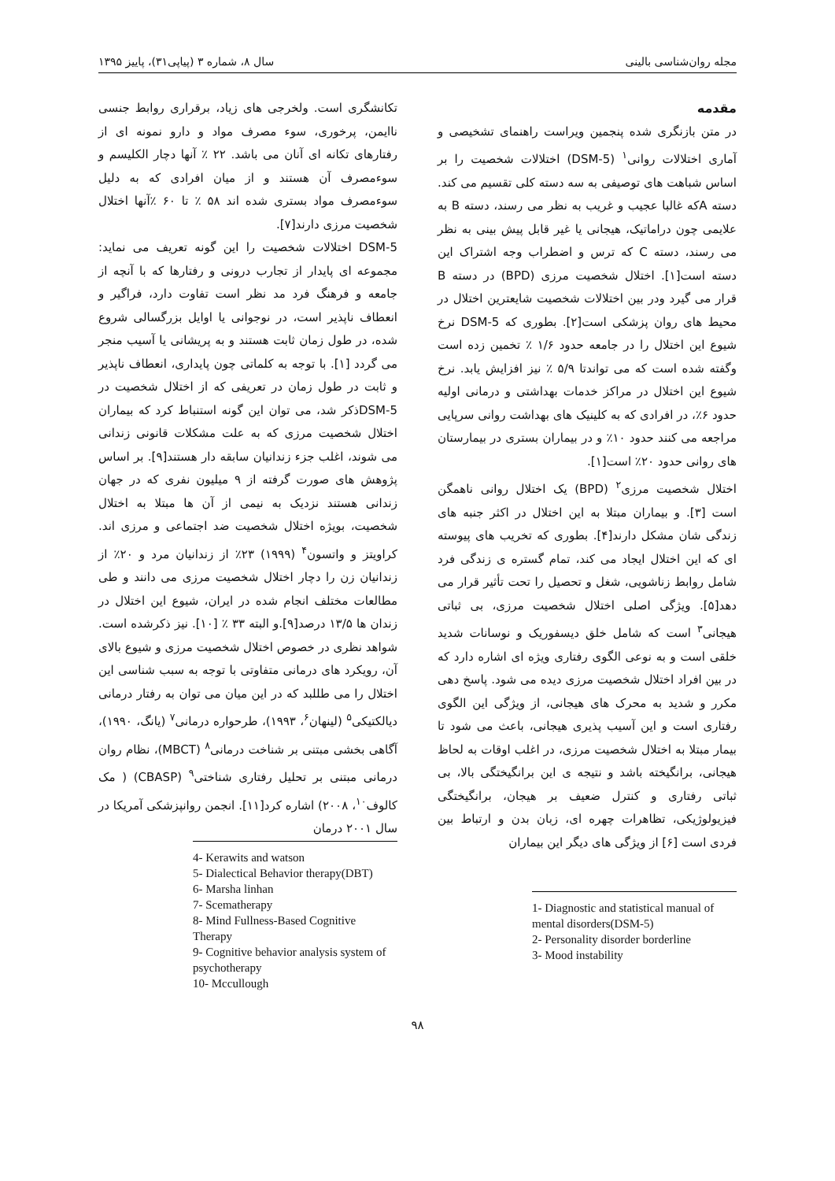مجله روان‌شناسی بالینی سال ۸، شماره ۳ (پیاپی۳۱)، پاییز ۱۳۹۵
مقدمه
در متن بازنگری شده پنجمین ویراست راهنمای تشخیصی و آماری اختلالات روانی<sup>۱</sup> (DSM-5) اختلالات شخصیت را بر اساس شباهت های توصیفی به سه دسته کلی تقسیم می کند. دسته Aکه غالبا عجیب و غریب به نظر می رسند، دسته B به علایمی چون دراماتیک، هیجانی یا غیر قابل پیش بینی به نظر می رسند، دسته C که ترس و اضطراب وجه اشتراک این دسته است[۱]. اختلال شخصیت مرزی (BPD) در دسته B قرار می گیرد ودر بین اختلالات شخصیت شایعترین اختلال در محیط های روان پزشکی است[۲]. بطوری که DSM-5 نرخ شیوع این اختلال را در جامعه حدود ۱/۶ ٪ تخمین زده است وگفته شده است که می تواندتا ۵/۹ ٪ نیز افزایش یابد. نرخ شیوع این اختلال در مراکز خدمات بهداشتی و درمانی اولیه حدود ۶٪، در افرادی که به کلینیک های بهداشت روانی سرپایی مراجعه می کنند حدود ۱۰٪ و در بیماران بستری در بیمارستان های روانی حدود ۲۰٪ است[۱].
اختلال شخصیت مرزی<sup>۲</sup> (BPD) یک اختلال روانی ناهمگن است [۳]. و بیماران مبتلا به این اختلال در اکثر جنبه های زندگی شان مشکل دارند[۴]. بطوری که تخریب های پیوسته ای که این اختلال ایجاد می کند، تمام گستره ی زندگی فرد شامل روابط زناشویی، شغل و تحصیل را تحت تأثیر قرار می دهد[۵]. ویژگی اصلی اختلال شخصیت مرزی، بی ثباتی هیجانی<sup>۳</sup> است که شامل خلق دیسفوریک و نوسانات شدید خلقی است و به نوعی الگوی رفتاری ویژه ای اشاره دارد که در بین افراد اختلال شخصیت مرزی دیده می شود. پاسخ دهی مکرر و شدید به محرک های هیجانی، از ویژگی این الگوی رفتاری است و این آسیب پذیری هیجانی، باعث می شود تا بیمار مبتلا به اختلال شخصیت مرزی، در اغلب اوقات به لحاظ هیجانی، برانگیخته باشد و نتیجه ی این برانگیختگی بالا، بی ثباتی رفتاری و کنترل ضعیف بر هیجان، برانگیختگی فیزیولوژیکی، تظاهرات چهره ای، زبان بدن و ارتباط بین فردی است [۶] از ویژگی های دیگر این بیماران
1- Diagnostic and statistical manual of mental disorders(DSM-5)
2- Personality disorder borderline
3- Mood instability
تکانشگری است. ولخرجی های زیاد، برقراری روابط جنسی ناایمن، پرخوری، سوء مصرف مواد و دارو نمونه ای از رفتارهای تکانه ای آنان می باشد. ۲۲ ٪ آنها دچار الکلیسم و سوءمصرف آن هستند و از میان افرادی که به دلیل سوءمصرف مواد بستری شده اند ۵۸ ٪ تا ۶۰ ٪آنها اختلال شخصیت مرزی دارند[۷].
DSM-5 اختلالات شخصیت را این گونه تعریف می نماید: مجموعه ای پایدار از تجارب درونی و رفتارها که با آنچه از جامعه و فرهنگ فرد مد نظر است تفاوت دارد، فراگیر و انعطاف ناپذیر است، در نوجوانی یا اوایل بزرگسالی شروع شده، در طول زمان ثابت هستند و به پریشانی یا آسیب منجر می گردد [۱]. با توجه به کلماتی چون پایداری، انعطاف ناپذیر و ثابت در طول زمان در تعریفی که از اختلال شخصیت در DSM-5ذکر شد، می توان این گونه استنباط کرد که بیماران اختلال شخصیت مرزی که به علت مشکلات قانونی زندانی می شوند، اغلب جزء زندانیان سابقه دار هستند[۹]. بر اساس پژوهش های صورت گرفته از ۹ میلیون نفری که در جهان زندانی هستند نزدیک به نیمی از آن ها مبتلا به اختلال شخصیت، بویژه اختلال شخصیت ضد اجتماعی و مرزی اند. کراویتز و واتسون<sup>۴</sup> (۱۹۹۹) ۲۳٪ از زندانیان مرد و ۲۰٪ از زندانیان زن را دچار اختلال شخصیت مرزی می دانند و طی مطالعات مختلف انجام شده در ایران، شیوع این اختلال در زندان ها ۱۳/۵ درصد[۹].و البته ۳۳ ٪ [۱۰]. نیز ذکرشده است. شواهد نظری در خصوص اختلال شخصیت مرزی و شیوع بالای آن، رویکرد های درمانی متفاوتی با توجه به سبب شناسی این اختلال را می طللبد که در این میان می توان به رفتار درمانی دیالکتیکی<sup>۵</sup> (لینهان<sup>۶</sup>، ۱۹۹۳)، طرحواره درمانی<sup>۷</sup> (یانگ، ۱۹۹۰)، آگاهی بخشی مبتنی بر شناخت درمانی<sup>۸</sup> (MBCT)، نظام روان درمانی مبتنی بر تحلیل رفتاری شناختی<sup>۹</sup> (CBASP) ( مک کالوف<sup>۱۰</sup>، ۲۰۰۸) اشاره کرد[۱۱]. انجمن روانپزشکی آمریکا در سال ۲۰۰۱ درمان
4- Kerawits and watson
5- Dialectical Behavior therapy(DBT)
6- Marsha linhan
7- Scematherapy
8- Mind Fullness-Based Cognitive Therapy
9- Cognitive behavior analysis system of psychotherapy
10- Mccullough
۹۸